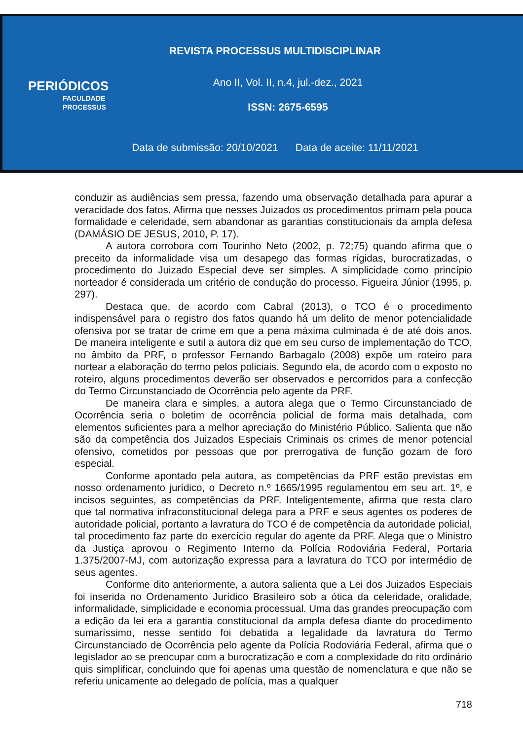REVISTA PROCESSUS MULTIDISCIPLINAR
PERIÓDICOS
FACULDADE
PROCESSUS
Ano II, Vol. II, n.4, jul.-dez., 2021
ISSN: 2675-6595
Data de submissão: 20/10/2021 Data de aceite: 11/11/2021
conduzir as audiências sem pressa, fazendo uma observação detalhada para apurar a veracidade dos fatos. Afirma que nesses Juizados os procedimentos primam pela pouca formalidade e celeridade, sem abandonar as garantias constitucionais da ampla defesa (DAMÁSIO DE JESUS, 2010, P. 17).
A autora corrobora com Tourinho Neto (2002, p. 72;75) quando afirma que o preceito da informalidade visa um desapego das formas rígidas, burocratizadas, o procedimento do Juizado Especial deve ser simples. A simplicidade como princípio norteador é considerada um critério de condução do processo, Figueira Júnior (1995, p. 297).
Destaca que, de acordo com Cabral (2013), o TCO é o procedimento indispensável para o registro dos fatos quando há um delito de menor potencialidade ofensiva por se tratar de crime em que a pena máxima culminada é de até dois anos. De maneira inteligente e sutil a autora diz que em seu curso de implementação do TCO, no âmbito da PRF, o professor Fernando Barbagalo (2008) expõe um roteiro para nortear a elaboração do termo pelos policiais. Segundo ela, de acordo com o exposto no roteiro, alguns procedimentos deverão ser observados e percorridos para a confecção do Termo Circunstanciado de Ocorrência pelo agente da PRF.
De maneira clara e simples, a autora alega que o Termo Circunstanciado de Ocorrência seria o boletim de ocorrência policial de forma mais detalhada, com elementos suficientes para a melhor apreciação do Ministério Público. Salienta que não são da competência dos Juizados Especiais Criminais os crimes de menor potencial ofensivo, cometidos por pessoas que por prerrogativa de função gozam de foro especial.
Conforme apontado pela autora, as competências da PRF estão previstas em nosso ordenamento jurídico, o Decreto n.º 1665/1995 regulamentou em seu art. 1º, e incisos seguintes, as competências da PRF. Inteligentemente, afirma que resta claro que tal normativa infraconstitucional delega para a PRF e seus agentes os poderes de autoridade policial, portanto a lavratura do TCO é de competência da autoridade policial, tal procedimento faz parte do exercício regular do agente da PRF. Alega que o Ministro da Justiça aprovou o Regimento Interno da Polícia Rodoviária Federal, Portaria 1.375/2007-MJ, com autorização expressa para a lavratura do TCO por intermédio de seus agentes.
Conforme dito anteriormente, a autora salienta que a Lei dos Juizados Especiais foi inserida no Ordenamento Jurídico Brasileiro sob a ótica da celeridade, oralidade, informalidade, simplicidade e economia processual. Uma das grandes preocupação com a edição da lei era a garantia constitucional da ampla defesa diante do procedimento sumaríssimo, nesse sentido foi debatida a legalidade da lavratura do Termo Circunstanciado de Ocorrência pelo agente da Polícia Rodoviária Federal, afirma que o legislador ao se preocupar com a burocratização e com a complexidade do rito ordinário quis simplificar, concluindo que foi apenas uma questão de nomenclatura e que não se referiu unicamente ao delegado de polícia, mas a qualquer
718